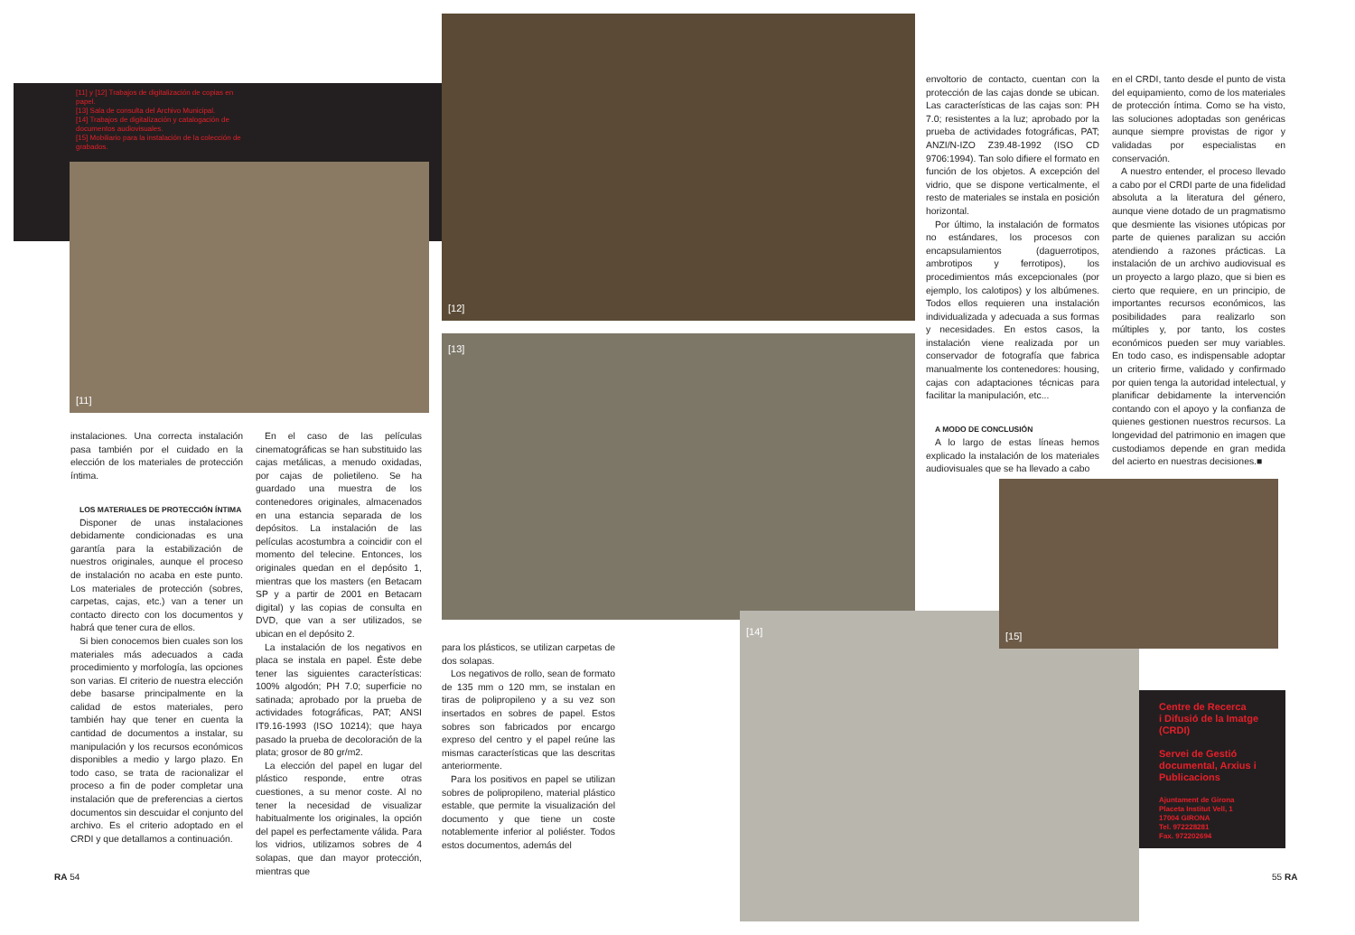[11] y [12] Trabajos de digitalización de copias en papel.
[13] Sala de consulta del Archivo Municipal.
[14] Trabajos de digitalización y catalogación de documentos audiovisuales.
[15] Mobiliario para la instalación de la colección de grabados.
[11]
[12]
[13]
[14]
[15]
instalaciones. Una correcta instalación pasa también por el cuidado en la elección de los materiales de protección íntima.
LOS MATERIALES DE PROTECCIÓN ÍNTIMA
Disponer de unas instalaciones debidamente condicionadas es una garantía para la estabilización de nuestros originales, aunque el proceso de instalación no acaba en este punto. Los materiales de protección (sobres, carpetas, cajas, etc.) van a tener un contacto directo con los documentos y habrá que tener cura de ellos.
Si bien conocemos bien cuales son los materiales más adecuados a cada procedimiento y morfología, las opciones son varias. El criterio de nuestra elección debe basarse principalmente en la calidad de estos materiales, pero también hay que tener en cuenta la cantidad de documentos a instalar, su manipulación y los recursos económicos disponibles a medio y largo plazo. En todo caso, se trata de racionalizar el proceso a fin de poder completar una instalación que de preferencias a ciertos documentos sin descuidar el conjunto del archivo. Es el criterio adoptado en el CRDI y que detallamos a continuación.
En el caso de las películas cinematográficas se han substituido las cajas metálicas, a menudo oxidadas, por cajas de polietileno. Se ha guardado una muestra de los contenedores originales, almacenados en una estancia separada de los depósitos. La instalación de las películas acostumbra a coincidir con el momento del telecine. Entonces, los originales quedan en el depósito 1, mientras que los masters (en Betacam SP y a partir de 2001 en Betacam digital) y las copias de consulta en DVD, que van a ser utilizados, se ubican en el depósito 2.
La instalación de los negativos en placa se instala en papel. Éste debe tener las siguientes características: 100% algodón; PH 7.0; superficie no satinada; aprobado por la prueba de actividades fotográficas, PAT; ANSI IT9.16-1993 (ISO 10214); que haya pasado la prueba de decoloración de la plata; grosor de 80 gr/m2.
La elección del papel en lugar del plástico responde, entre otras cuestiones, a su menor coste. Al no tener la necesidad de visualizar habitualmente los originales, la opción del papel es perfectamente válida. Para los vidrios, utilizamos sobres de 4 solapas, que dan mayor protección, mientras que
para los plásticos, se utilizan carpetas de dos solapas.
Los negativos de rollo, sean de formato de 135 mm o 120 mm, se instalan en tiras de polipropileno y a su vez son insertados en sobres de papel. Estos sobres son fabricados por encargo expreso del centro y el papel reúne las mismas características que las descritas anteriormente.
Para los positivos en papel se utilizan sobres de polipropileno, material plástico estable, que permite la visualización del documento y que tiene un coste notablemente inferior al poliéster. Todos estos documentos, además del
envoltorio de contacto, cuentan con la protección de las cajas donde se ubican. Las características de las cajas son: PH 7.0; resistentes a la luz; aprobado por la prueba de actividades fotográficas, PAT; ANZI/N-IZO Z39.48-1992 (ISO CD 9706:1994). Tan solo difiere el formato en función de los objetos. A excepción del vidrio, que se dispone verticalmente, el resto de materiales se instala en posición horizontal.
Por último, la instalación de formatos no estándares, los procesos con encapsulamientos (daguerrotipos, ambrotipos y ferrotipos), los procedimientos más excepcionales (por ejemplo, los calotipos) y los albúmenes. Todos ellos requieren una instalación individualizada y adecuada a sus formas y necesidades. En estos casos, la instalación viene realizada por un conservador de fotografía que fabrica manualmente los contenedores: housing, cajas con adaptaciones técnicas para facilitar la manipulación, etc...
A MODO DE CONCLUSIÓN
A lo largo de estas líneas hemos explicado la instalación de los materiales audiovisuales que se ha llevado a cabo
en el CRDI, tanto desde el punto de vista del equipamiento, como de los materiales de protección íntima. Como se ha visto, las soluciones adoptadas son genéricas aunque siempre provistas de rigor y validadas por especialistas en conservación.
A nuestro entender, el proceso llevado a cabo por el CRDI parte de una fidelidad absoluta a la literatura del género, aunque viene dotado de un pragmatismo que desmiente las visiones utópicas por parte de quienes paralizan su acción atendiendo a razones prácticas. La instalación de un archivo audiovisual es un proyecto a largo plazo, que si bien es cierto que requiere, en un principio, de importantes recursos económicos, las posibilidades para realizarlo son múltiples y, por tanto, los costes económicos pueden ser muy variables. En todo caso, es indispensable adoptar un criterio firme, validado y confirmado por quien tenga la autoridad intelectual, y planificar debidamente la intervención contando con el apoyo y la confianza de quienes gestionen nuestros recursos. La longevidad del patrimonio en imagen que custodiamos depende en gran medida del acierto en nuestras decisiones.■
Centre de Recerca
i Difusió de la Imatge
(CRDI)
Servei de Gestió
documental, Arxius i
Publicacions
Ajuntament de Girona
Placeta Institut Vell, 1
17004 GIRONA
Tel. 972228281
Fax. 972202694
RA 54 55 RA